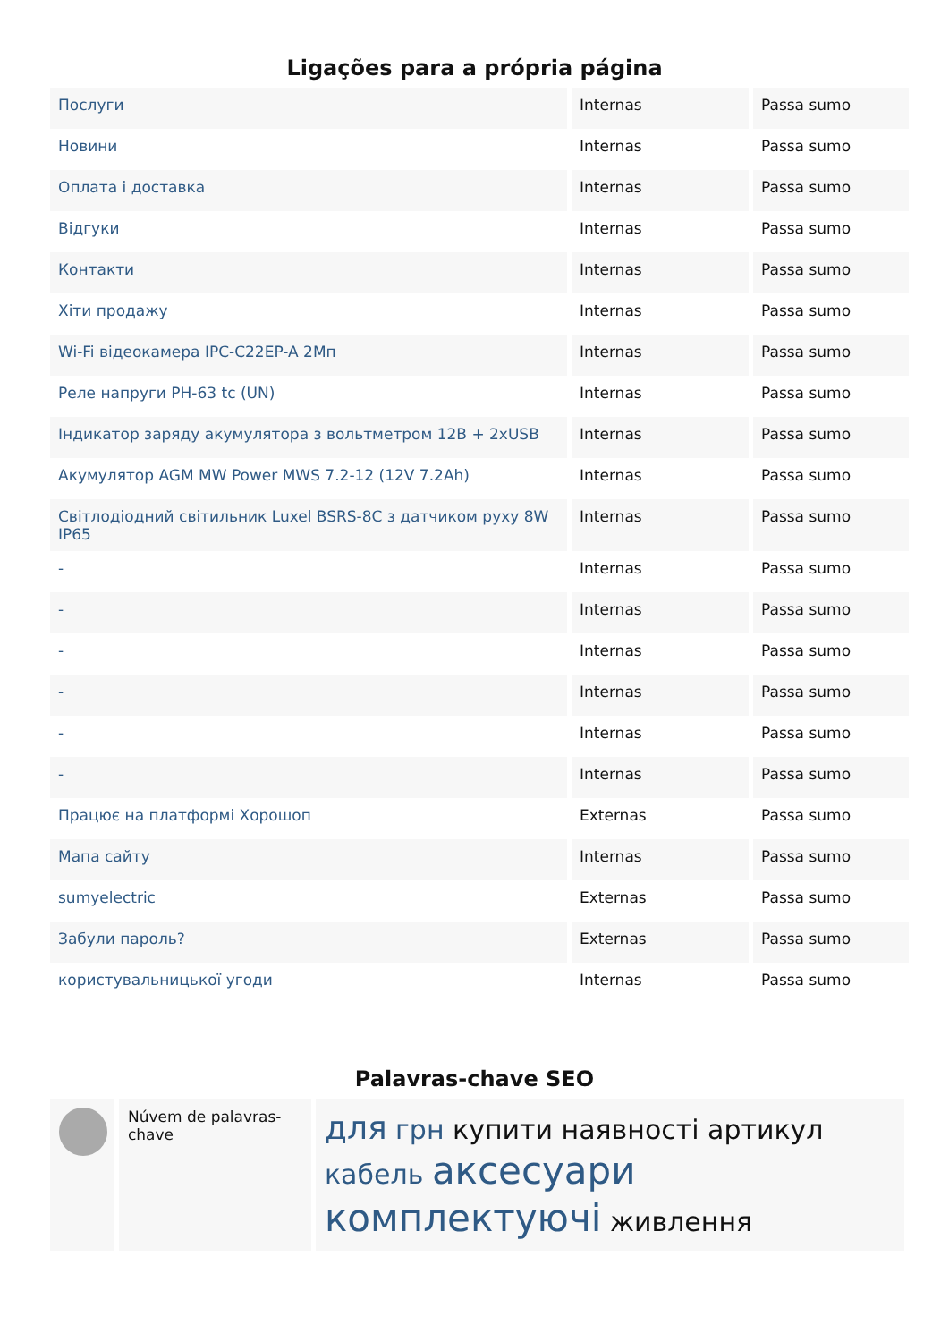Ligações para a própria página
| Послуги | Internas | Passa sumo |
| Новини | Internas | Passa sumo |
| Оплата і доставка | Internas | Passa sumo |
| Відгуки | Internas | Passa sumo |
| Контакти | Internas | Passa sumo |
| Хіти продажу | Internas | Passa sumo |
| Wi-Fi відеокамера IPC-C22EP-A 2Мп | Internas | Passa sumo |
| Реле напруги РН-63 tc (UN) | Internas | Passa sumo |
| Індикатор заряду акумулятора з вольтметром 12В + 2xUSB | Internas | Passa sumo |
| Акумулятор AGM MW Power MWS 7.2-12 (12V 7.2Ah) | Internas | Passa sumo |
| Світлодіодний світильник Luxel BSRS-8C з датчиком руху 8W IP65 | Internas | Passa sumo |
| - | Internas | Passa sumo |
| - | Internas | Passa sumo |
| - | Internas | Passa sumo |
| - | Internas | Passa sumo |
| - | Internas | Passa sumo |
| - | Internas | Passa sumo |
| Працює на платформі Хорошоп | Externas | Passa sumo |
| Мапа сайту | Internas | Passa sumo |
| sumyelectric | Externas | Passa sumo |
| Забули пароль? | Externas | Passa sumo |
| користувальницької угоди | Internas | Passa sumo |
Palavras-chave SEO
Núvem de palavras-chave
для грн купити наявності артикул кабель аксесуари комплектуючі живлення